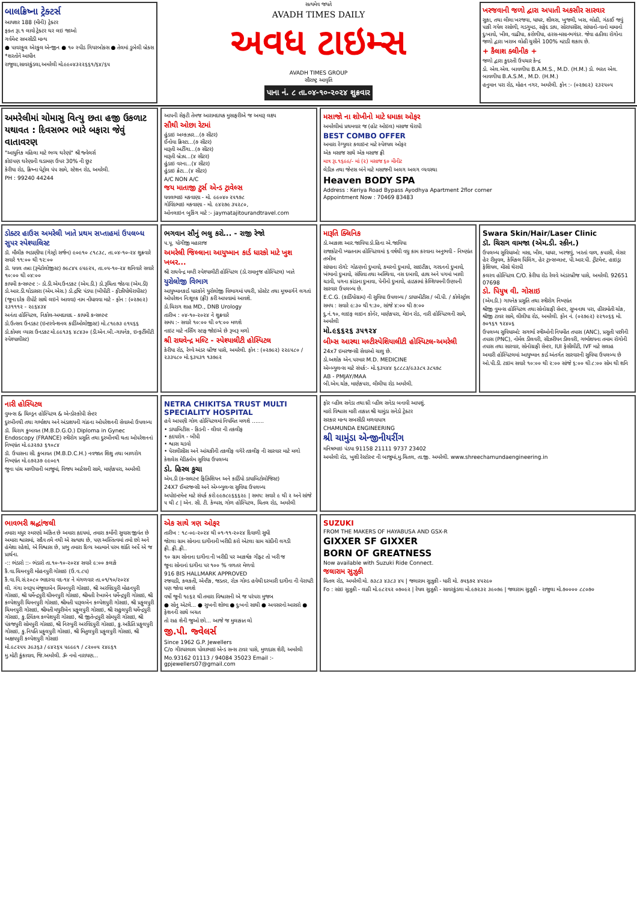બાલક્રિષ્ના ટ્રેક્ટર્સ
આયશર 188 (મીની) ટ્રેક્ટર
ફક્ત રૂા.૧ લાવો ટ્રેક્ટર ઘર લઇ જાઓ
ગર્વમેન્ટ સબસીડી માન્ય
● પાવરફુલ એરકુલ એન્જીન ● ૧૦ સ્પીડ ગિયરબોક્સ ● તેલમાં ડુબેલી બ્રેક્સ
*શરતોને આધીન
રાજુલા,સાવરકુંડલા,અમરેલી મો.૯૯૦૪૩૨૨૬૬૧/૬૪/૬૫
સત્યમેવ જયતે
AVADH TIMES DAILY
અવધ ટાઇમ્સ
AVADH TIMES GROUP
સૌરાષ્ટ્ર આવૃતિ
પાના નં. ૮ તા.૦૪-૧૦-૨૦૨૪ શુક્રવાર
ખરજવાની જળો દ્વારા અપાતી અકસીર સારવાર
સુકા, તથા લીલા ખરજવા, ધાધર, શીલસ, ખુજલી, ખસ, લોહી, ગંઠાઈ જવું પાકી ગયેલ રસોળી, ગડગુમડ, સફેદ ડાઘ, સોરાયસીસ, સાંધાનો-વાનો મામાનો દુઃખાવો, ખીલ, વાઢીયા, કરોળીયા, હરસ-મસા-ભગંદર. જેવા હઠીલા રોગોના જળો દ્વારા ખરાબ લોહી ચુસીને 100% મટાડી શકાય છે.
+ કૈલાશ ક્લીનીક +
જળો દ્વારા કુદરતી ઉપચાર કેન્દ્ર
ડો. એલ.એલ. બાવળીયા B.A.M.S., M.D. (H.M.) ડો. ભરત એલ. બાવળીયા B.A.S.M., M.D. (H.M.)
હનુમાન પરા રોડ, મોહન નગર, અમરેલી. ફોન :- (૦૨૭૯૨) ૨૩૨૫૦૫
અમરેલીમાં ચોમાસુ વિત્યુ છતા હજી ઉકળાટ યથાવત : દિવસભર ભારે બફારા જેવું વાતાવરણ
"આધુનિક મહિલા માટે ભવ્ય ઘરેણાં" શ્રી જ્વેલર્સ
કોઇપણ ઘરેણાની ઘડામણ ઉપર 30% ની છુટ
કેરીયા રોડ, ક્રિષ્ના પેટ્રોલ પંપ સામે, સ્ટેશન રોડ, અમરેલી.
PH : 99240 44244
આપની સેફટી તેમજ આરામદાયક મુસાફરીએ જ અમારૂ લક્ષ્ય
સૌથી ઓછા રેટમાં
હુંડાઇ અલ્કઝાર...(૭ સીટર)
ઈનોવા ક્રિસ્ટા...(૭ સીટર)
મારૂતી અર્ટીગા...(૭ સીટર)
મારૂતી બ્રેઝા...(૪ સીટર)
હુંડાઇ વરના...(૪ સીટર)
હુંડાઇ ક્રેટા...(૪ સીટર)
A/C NON A/C
જય માતાજી ટુર્સ એન્ડ ટ્રાવેલ્સ
ધવલભાઇ મકવાણા - મો. ૯૯૦૪૦ ૨૫૧૭૮
ગોવિંદભાઇ મકવાણા - મો. ૯૪૨૭૯ ૩૫૨૮૦,
ઓનલાઇન બુકિંગ માટે :- jaymatajitourandtravel.com
મસાજો ના શોખીનો માટે ધમાકા ઓફર
અમરેલીમાં પ્રથમવાર જ (હોટ ઓઇલ) મસાજ થેરાપી
BEST COMBO OFFER
અમારા રેગ્યુલર કલાઇન્ટ માટે સ્પેશ્યલ ઓફર
એક મસાજ સાથે એક મસાજ ફ્રી
માત્ર રૂા.૧૬૯૯/- માં (૨) મસાજ ૬૦ મીનીટ
લેડીઝ તથા જેન્ટસ બંને માટે મસાજની અલગ અલગ વ્યવસ્થા
Heaven BODY SPA
Address : Keriya Road Bypass Ayodhya Apartment 2flor corner
Appointment Now : 70469 83483
ડોક્ટર હાઉસ અમરેલી ખાતે પ્રથમ સપ્તાહમાં ઉપલબ્ધ સુપર સ્પેશ્યાલિસ્ટ
ડૉ. મૌલીક ભડાણીયા (ગેસ્ટ્રો સર્જન) ૯૦૯૧૦ ૮૧૮૩૮, તા.૦૪-૧૦-૨૪ શુક્રવારે સવારે ૧૧:૦૦ થી ૧૨:૦૦
ડૉ. ધવલ તન્ના (રૂમેટોલોજીસ્ટ) ૭૯૮૪૫ ૯૫૯૨૫, તા.૦૫-૧૦-૨૪ શનિવારે સવારે ૧૦:૦૦ થી ૦૪:૦૦
કાયમી કન્સલ્ટન્ટ :- ડો.ડી.એમ.ઉનડકટ (એમ.ડી.) ડો.રૂચિતા જેઠવા (એમ.ડી) ડો.આર.ડી.ઘોડાસરા (એમ.એસ.) ડો.દ્રષ્ટિ પંડ્યા (બીપીટી - ફીઝીયોથેરાપીસ્ટ)
(જુના દરેક રીપોર્ટ સાથે લઇને આવવા) નામ નોંધાવવા માટે - ફોન : (૦૨૭૯૨) ૨૩૧૧૧૨ - ૨૯૬૪૩૪
અનંતા હોસ્પિટલ, નિકોલ-અમદાવાદ - કાયમી કન્સલ્ટન્ટ
ડો.ઉત્સવ ઉનડકટ (ઇન્ટરવેન્શનલ કાર્ડિઓલોજીસ્ટ) મો.૮૧૯૭૩ ૯૧૫૬૬
ડો.કોમલ વ્યાસ ઉનડકટ મો.૯૯૧૩૬ ૪૮૪૩૦ (ડી.એન.બી.-ગાયનેક, ઇન્ફર્ટીલીટી સ્પેશ્યાલીસ્ટ)
ભગવાન સૌનું ભલુ કરો... - રાજી રેજો
પ.પૂ. યોગીજી મહારાજ
અમરેલી જિલ્લાના આયુષ્માન કાર્ડ ધારકો માટે ખુશ ખબર...
શ્રી રાઘવેન્દ્ર મલ્ટી સ્પેશ્યાલીટી હોસ્પિટલ (ડો.રામાનુજ હોસ્પિટલ) ખાતે
યુરોલોજી વિભાગ
આયુષ્માનકાર્ડ ધારકોને યુરોલોજી વિભાગમાં પથરી, પ્રોસ્ટેટ તથા મૂત્રમાર્ગને લગતાં ઓપરેશન નિઃશૂલ્ક (ફ્રી) કરી આપવામાં આવશે.
ડો.ચિરાગ શાહ MD., DNB Urology
તારીખ : ૦૪-૧૦-૨૦૨૪ ને શુક્રવારે
સમય :- સવારે ૧૦:૦૦ થી ૦૧:૦૦ મળશે
નાઇટ માટે નર્સિંગ સ્ટાફ જોઇએ છે રૂબરૂ મળો
શ્રી રાઘવેન્દ્ર મલ્ટિ - સ્પેશ્યાલીટી હોસ્પિટલ
કેરીયા રોડ, રેલ્વે અંડર બ્રીજ પાસે, અમરેલી. ફોન : (૦૨૭૯૨) ૨૨૯૫૮૦ / ૨૩૩૫૮૦ મો.૬૩૫૩૧ ૧૩૭૯૨
મારૂતિ ક્લિનિક
ડો.આકાશ આર.જાવિયા ડો.હિના એ.જાવિયા
રાજકોટની ખ્યાતનામ હોસ્પિટલમાં ૬ વર્ષથી વધુ કામ કરવાના અનુભવી - નિષ્ણાંત તબીબ
સાંધાના રોગો: ગોઠણનો દુખાવો, કમરનો દુખાવો, સાઇટીકા, ગરદનનો દુખાવો, ખંભાનો દુખાવો, સંધિવા તથા અસ્થિવા, નસ દબાવી, હાથ અને પગમાં ખાલી ચડવી, પગના કાંડાના દુખાવા, પેનીનો દુખાવો, હાડકામાં કેલ્શિયમની ઉણપની સારવાર ઉપલબ્ધ છે.
E.C.G. (કાર્ડિયોગ્રામ) ની સુવિધા ઉપલબ્ધ / ડાયાબીટીસ / બી.પી. / કોલેસ્ટ્રોલ
સમય : સવારે ૯:૩૦ થી ૧:૩૦, સાંજે ૪:૦૦ થી ૭:૦૦
દુ.નં.૧૦, લાઇફ લાઇન કોર્નર, માણેકપરા, મેઇન રોડ, નારી હોસ્પિટલની સામે, અમરેલી
મો.૯૬૬૨૬ ૩૫૧૨૪
બીમ્સ આસ્થા મલ્ટીસ્પેશિયાલીટી હોસ્પિટલ-અમરેલી
24x7 ઇમરજન્સી સેવાઓ ચાલુ છે.
ડો.અશોક એન.પરમાર M.D. MEDICINE
એમ્બ્યુલન્સ માટે સંપર્ક:- મો.૬૩૫૪૪ ૬૮૮૮૩/૯૩૩૮૫ ૩૮૫૭૮
AB - PMJAY/MAA
બી.એમ.ચોક, માણેકપરા, લીલીયા રોડ અમરેલી.
Swara Skin/Hair/Laser Clinic
ડૉ. ચિરાગ વામજા (એમ.ડી. સ્કીન.)
ઉપલબ્ધ સુવિધાઓ: મસા, ખીલ, ધાધર, ખરજવું, ખરતાં વાળ, કપાસી, લેસર હેર રીમુવલ, કેમિકલ પિલિંગ, હેર ટ્રાન્સપ્લાન્ટ, પી.આર.પી. ટ્રીટમેન્ટ, હાઇડ્રા ફેશિયલ, મીસો થેરાપી
કલરવ હોસ્પિટલ C/O. કેરીયા રોડ રેલવે અંડરબ્રીજ પાસે, અમરેલી. 92651 07698
ડો. પિયુષ વી. ગોસાઇ
(એમ.ડી.) ગાયનેક પ્રસુતિ તથા સ્ત્રીરોગ નિષ્ણાંત
શ્રીજી વુમન્સ હોસ્પિટલ તથા સોનોગ્રાફી સેન્ટર, સુખનાથ પરા, હીરામોતી ચોક, શ્રીજી ટાવર સામે, લીલીયા રોડ, અમરેલી. ફોન નં. (૦૨૭૯૨) ૨૨૧૦૬૬ મો. ૭૦૧૬૧ ૧૨૪૦૬
ઉપલબ્ધ સુવિધાઓ: સગર્ભા સ્ત્રીઓની નિયમીત તપાસ (ANC), પ્રસુતી પછીની તપાસ (PNC), નોર્મલ ડીલવરી, સીઝરીયન ડીલવરી, ગર્ભાશયના તમામ રોગોની તપાસ તથા સારવાર, સોનોગ્રાફી સેન્ટર, IUI ફેસીલીટી, IVF માટે સલાહ
અમારી હોસ્પિટલમાં આયુષ્માન કાર્ડ અંતર્ગત સારવારની સુવિધા ઉપલબ્ધ છે
ઓ.પી.ડી. ટાઇમ સવારે ૧૦:૦૦ થી ૨:૦૦ સાંજે ૬:૦૦ થી ૮:૦૦ સોમ થી શનિ
નારી હોસ્પિટલ
વુમન્સ & ચિલ્ડ્રન હોસ્પિટલ & એન્ડોસ્કોપી સેન્ટર
દુરબીનથી તથા ગર્ભાશય અને અંડાશયની ગાંઠના ઓપરેશનની સેવાઓ ઉપલબ્ધ
ડૉ. ચિરાગ કુબાવત (M.B.D.G.O.) Diploma in Gynec Endoscopy (FRANCE) સ્ત્રીરોગ પ્રસુતિ તથા દુરબીનથી થતા ઓપરેશનનાં નિષ્ણાંત મો.૯૩૨૭૩ ૬૧૦૮૪
ડૉ. ઉપાસના સી. કુબાવત (M.B.D.C.H.) નવજાત શિશુ તથા બાળરોગ નિષ્ણાંત મો.૯૭૨૩૭ ૯૯૦૯૧
જુના પાંચ માળીયાની બાજુમાં, વિજય આર્ટસની સામે, માણેકપરા, અમરેલી
NETRA CHIKITSA TRUST MULTI SPECIALITY HOSPITAL
હવે આપણી ગોળ હોસ્પિટલમાં નિયમિત મળશે .......
• ડાયાબિટીસ - કિડની - લીવર ની તકલીફ
• હૃદયરોગ - બીપી
• શ્વાસ ચડવો
• પેરાલીસીસ અને આંચકીની તકલીફ વગેરે તકલીફ ની સારવાર માટે મળો
કેશલેસ મેડિક્લેમ સુવિધા ઉપલબ્ધ
ડો. હિરલ કુચા
એમ.ડી (કન્સલટન્ટ ફિઝિશિયન અને કાર્ડિયો ડાયાબિટોલોજિસ્ટ)
24X7 ઈમરજન્સી અને એમ્બ્યુલન્સ સુવિધા ઉપલબ્ધ
અપોઇન્ટમેન્ટ માટે સંપર્ક કરો ૯૯૭૮૯૬૬૬૨૯ | સમય: સવારે ૯ થી ૨ અને સાંજે ૫ થી ૮ | એન. સી. ટી. કેમ્પસ, ગોળ હોસ્પિટલ, ચિતલ રોડ, અમરેલી
ફોર વ્હીલ સનેડા તથા થ્રી વ્હીલ સનેડા બનાવી આપશું.
મારો વિશ્વાસ મારી તાકાત શ્રી ચામુંડા સનેડો ટ્રેક્ટર
સરકાર માન્ય સબસીડી મળવાપાત્ર
CHAMUNDA ENGINEERING
શ્રી ચામુંડા એન્જીનીયરીંગ
મનિષભાઇ પંડયા 91158 21111 9737 23402
અમરેલી રોડ, ખુશી રેસ્ટોરન્ટ ની બાજુમાં,મુ.ચિતલ, તા.જી. અમરેલી. www.shreechamundaengineering.in
ભાવભરી શ્રદ્ધાંજલી
તમારા મધુર સ્મરણો અંકિત છે અમારા હૃદયમાં, તમારા કર્મોની સુવાસ જીવંત છે અમારા શ્વાસમાં, સદૈવ તમે નથી એ સત્યાઘ છે, પણ અસ્તિત્વમાં તમો છો અને હંમેશા રહેશો, એ વિશ્વાસ છે, પ્રભુ તમારા દિવ્ય આત્માને પરમ શાંતિ અર્પે એ જ પ્રાર્થના.
-:: ભંડારો ::- ભંડારો તા.૧૦-૧૦-૨૦૨૪ સવારે ૯:૦૦ કલાકે
કૈ.વા.ચિમનપુરી મોહનપુરી ગોસાઇ (ઉ.વ.૮૫)
કૈ.વા.વિ.સં.૨૦૮૦ ભાદરવા વદ-૧૪ ને મંગળવાર તા.૦૧/૧૦/૨૦૨૪
લી. ગંગા સ્વરૂપ મંજુલાબેન ચિમનપુરી ગોસાઇ, શ્રી અરવિંદપુરી મોહનપુરી ગોસાઇ, શ્રી ધર્મેન્દ્રપુરી ચીમનપુરી ગોસાઇ, શ્રીમતી રેખાબેન ધર્મેન્દ્રપુરી ગોસાઇ, શ્રી કલ્પેશપુરી ચિમનપુરી ગોસાઇ, શ્રીમતી પારૂલબેન કલ્પેશપુરી ગોસાઇ, શ્રી પ્રફુલપુરી ચિમનપુરી ગોસાઇ, શ્રીમતી મયુરીબેન પ્રફુલપુરી ગોસાઇ, શ્રી રાહુલપુરી ધર્મેન્દ્રપુરી ગોસાઇ, કુ.ટ્વિંકલ કલ્પેશપુરી ગોસાઇ, શ્રી જીતેન્દ્રપુરી સોમપુરી ગોસાઇ, શ્રી પંકજપુરી સોમપુરી ગોસાઇ, શ્રી નિરુપુરી અરવિંદપુરી ગોસાઇ, કુ.અદિતિ પ્રફુલપુરી ગોસાઇ, કુ.નિયતિ પ્રફુલપુરી ગોસાઇ, શ્રી મિતુલપુરી પ્રફુલપુરી ગોસાઇ, શ્રી અક્ષયપુરી કલ્પેશપુરી ગોસાઇ
મો.૯૮૨૫૫ ૩૯૩૬૩ / ૯૪૨૬૫ ૫૯૯૯૧ / ૮૨૦૦૫ ૨૪૯૬૧
મુ.મોટી કુંકાવાવ, જિ.અમરેલી. ૐ નમો નારાયણ...
એક સાથે ત્રણ ઓફર
તારીખ : ૧૮-૦૯-૨૦૨૪ થી ૦૧-૧૧-૨૦૨૪ દિવાળી સુધી
જેટલા ગ્રામ સોનાના દાગીનાની ખરીદી કરો એટલા ગ્રામ ચાંદીની લગડી ફ્રી..ફ્રી..ફ્રી..
૧૦ ગ્રામ સોનાના દાગીના ની ખરીદી પર આકર્ષક ગીફ્ટ તો ખરી જ
જુના સોનાનાં દાગીના પર ૧૦૦ % વળતર મેળવો
916 BIS HALLMARK APPROVED
રજવાડી, કલકતી, એન્ટીક, જડતર, રોઝ ગોલ્ડ હવેથી દરબારી દાગીના ની વેરાયટી પણ જોવા મળશે
વર્ષો જુની ૧૯૬૨ થી તમારા વિશ્વાસની એ જ પરંપરા મુજબ
● સોનુ એટલે... ● સુખની શોભા ● દુઃખનો સાથી ● અવસરનો આસરો ● ફેશનની સાથે બચત
તો રાહ શેની જુઓ છો... આજે જ મુલાકાત લો
જી.પી. જ્વેલર્સ
Since 1962 G.P. Jewellers
C/o ગીરધરલાલ પોલાભાઇ એન્ડ સન્સ ટાવર પાસે, મુળદાસ શેરી, અમરેલી
Mo.93162 01113 / 94084 35023 Email :- gpjewellers07@gmail.com
SUZUKI
FROM THE MAKERS OF HAYABUSA AND GSX-R
GIXXER SF GIXXER
BORN OF GREATNESS
Now available with Suzuki Ride Connect.
જલારામ સુઝુકી
ચિતલ રોડ, અમરેલી મો. ૭૩૮૩ ૪૩૮૩ ૪૫ | જલારામ સુઝુકી - ધારી મો. ૭૫૬૭૨ ૪૫૨૯૦
Fo : સાંઇ સુઝુકી - લાઠી મો.૯૮૨૫૨ ૦૭૦૯૨ | રેયલ સુઝુકી - સાવરકુંડલા મો.૯૭૨૩૨ ૩૯૦૭૯ | જલારામ સુઝુકી - રાજુલા મો.૭૦૦૦૦ ૮૮૦૭૦